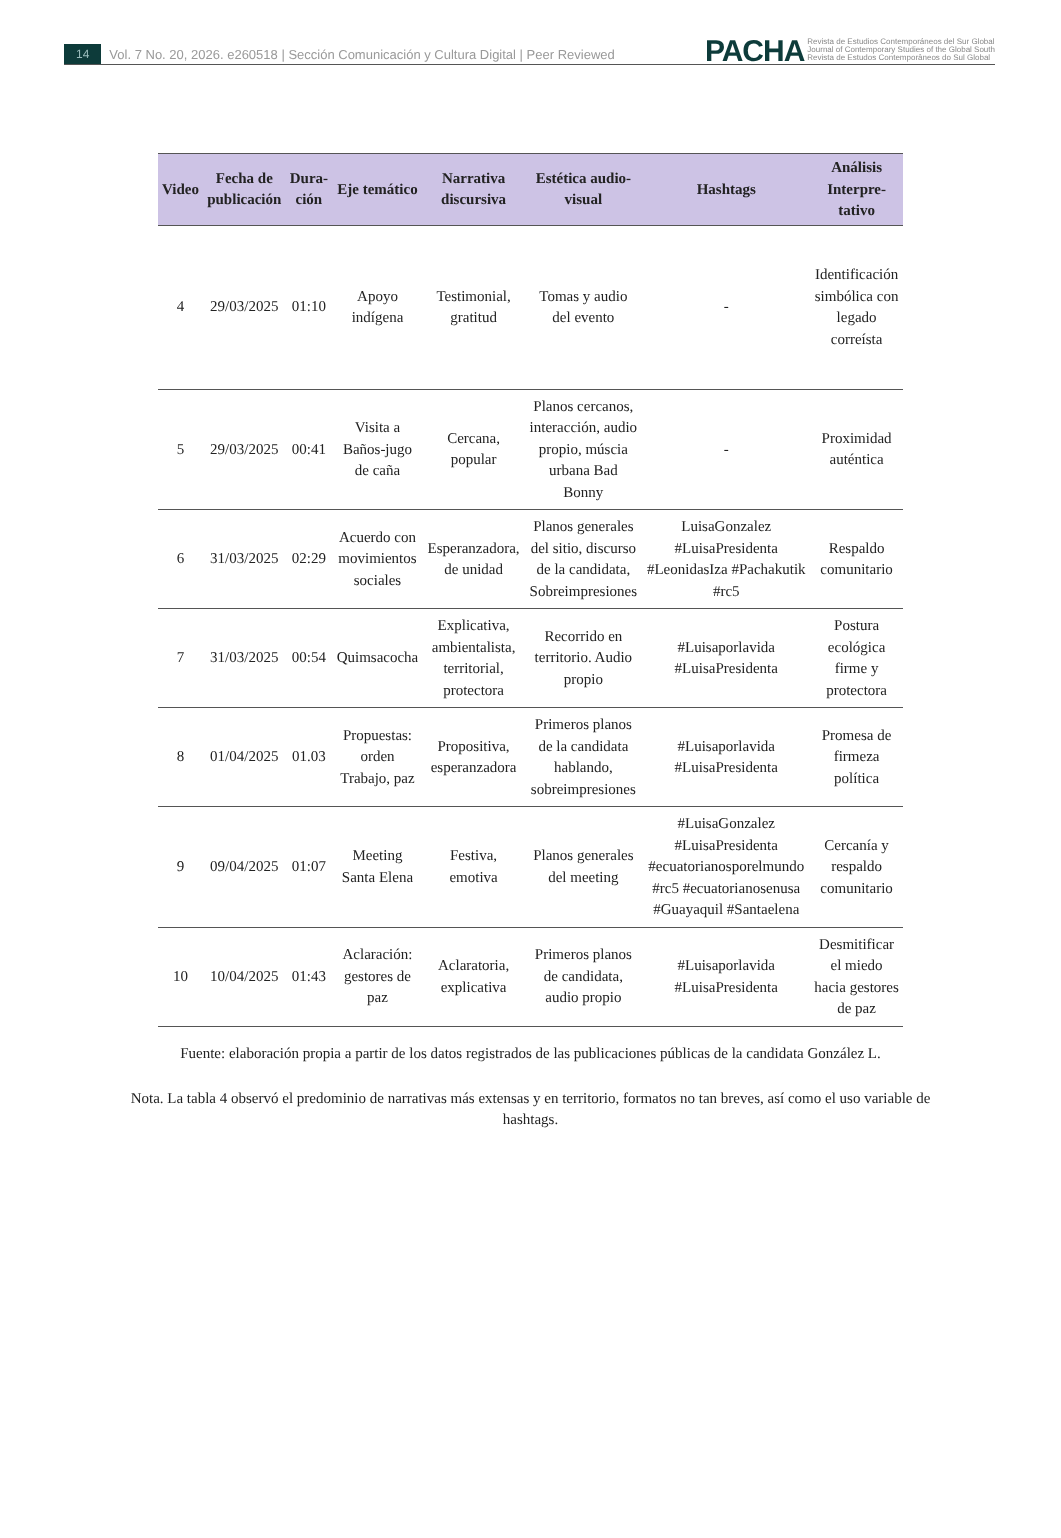14 Vol. 7 No. 20, 2026. e260518 | Sección Comunicación y Cultura Digital | Peer Reviewed PACHA
Revista de Estudios Contemporáneos del Sur Global
Journal of Contemporary Studies of the Global South
Revista de Estudos Contemporâneos do Sul Global
| Video | Fecha de publicación | Dura-ción | Eje temático | Narrativa discursiva | Estética audio-visual | Hashtags | Análisis Interpre-tativo |
| --- | --- | --- | --- | --- | --- | --- | --- |
| 4 | 29/03/2025 | 01:10 | Apoyo indígena | Testimonial, gratitud | Tomas y audio del evento | - | Identificación simbólica con legado correísta |
| 5 | 29/03/2025 | 00:41 | Visita a Baños-jugo de caña | Cercana, popular | Planos cercanos, interacción, audio propio, múscia urbana Bad Bonny | - | Proximidad auténtica |
| 6 | 31/03/2025 | 02:29 | Acuerdo con movimientos sociales | Esperanzadora, de unidad | Planos generales del sitio, discurso de la candidata, Sobreimpresiones | LuisaGonzalez #LuisaPresidenta #LeonidasIza #Pachakutik #rc5 | Respaldo comunitario |
| 7 | 31/03/2025 | 00:54 | Quimsacocha | Explicativa, ambientalista, territorial, protectora | Recorrido en territorio. Audio propio | #Luisaporlavida #LuisaPresidenta | Postura ecológica firme y protectora |
| 8 | 01/04/2025 | 01.03 | Propuestas: orden Trabajo, paz | Propositiva, esperanzadora | Primeros planos de la candidata hablando, sobreimpresiones | #Luisaporlavida #LuisaPresidenta | Promesa de firmeza política |
| 9 | 09/04/2025 | 01:07 | Meeting Santa Elena | Festiva, emotiva | Planos generales del meeting | #LuisaGonzalez #LuisaPresidenta #ecuatorianosporelmundo #rc5 #ecuatorianosenusa #Guayaquil #Santaelena | Cercanía y respaldo comunitario |
| 10 | 10/04/2025 | 01:43 | Aclaración: gestores de paz | Aclaratoria, explicativa | Primeros planos de candidata, audio propio | #Luisaporlavida #LuisaPresidenta | Desmitificar el miedo hacia gestores de paz |
Fuente: elaboración propia a partir de los datos registrados de las publicaciones públicas de la candidata González L.
Nota. La tabla 4 observó el predominio de narrativas más extensas y en territorio, formatos no tan breves, así como el uso variable de hashtags.